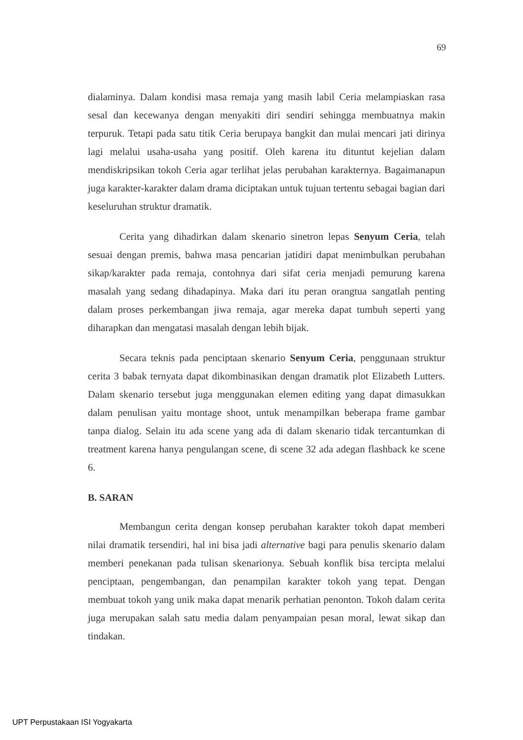69
dialaminya. Dalam kondisi masa remaja yang masih labil Ceria melampiaskan rasa sesal dan kecewanya dengan menyakiti diri sendiri sehingga membuatnya makin terpuruk. Tetapi pada satu titik Ceria berupaya bangkit dan mulai mencari jati dirinya lagi melalui usaha-usaha yang positif. Oleh karena itu dituntut kejelian dalam mendiskripsikan tokoh Ceria agar terlihat jelas perubahan karakternya. Bagaimanapun juga karakter-karakter dalam drama diciptakan untuk tujuan tertentu sebagai bagian dari keseluruhan struktur dramatik.
Cerita yang dihadirkan dalam skenario sinetron lepas Senyum Ceria, telah sesuai dengan premis, bahwa masa pencarian jatidiri dapat menimbulkan perubahan sikap/karakter pada remaja, contohnya dari sifat ceria menjadi pemurung karena masalah yang sedang dihadapinya. Maka dari itu peran orangtua sangatlah penting dalam proses perkembangan jiwa remaja, agar mereka dapat tumbuh seperti yang diharapkan dan mengatasi masalah dengan lebih bijak.
Secara teknis pada penciptaan skenario Senyum Ceria, penggunaan struktur cerita 3 babak ternyata dapat dikombinasikan dengan dramatik plot Elizabeth Lutters. Dalam skenario tersebut juga menggunakan elemen editing yang dapat dimasukkan dalam penulisan yaitu montage shoot, untuk menampilkan beberapa frame gambar tanpa dialog. Selain itu ada scene yang ada di dalam skenario tidak tercantumkan di treatment karena hanya pengulangan scene, di scene 32 ada adegan flashback ke scene 6.
B. SARAN
Membangun cerita dengan konsep perubahan karakter tokoh dapat memberi nilai dramatik tersendiri, hal ini bisa jadi alternative bagi para penulis skenario dalam memberi penekanan pada tulisan skenarionya. Sebuah konflik bisa tercipta melalui penciptaan, pengembangan, dan penampilan karakter tokoh yang tepat. Dengan membuat tokoh yang unik maka dapat menarik perhatian penonton. Tokoh dalam cerita juga merupakan salah satu media dalam penyampaian pesan moral, lewat sikap dan tindakan.
UPT Perpustakaan ISI Yogyakarta